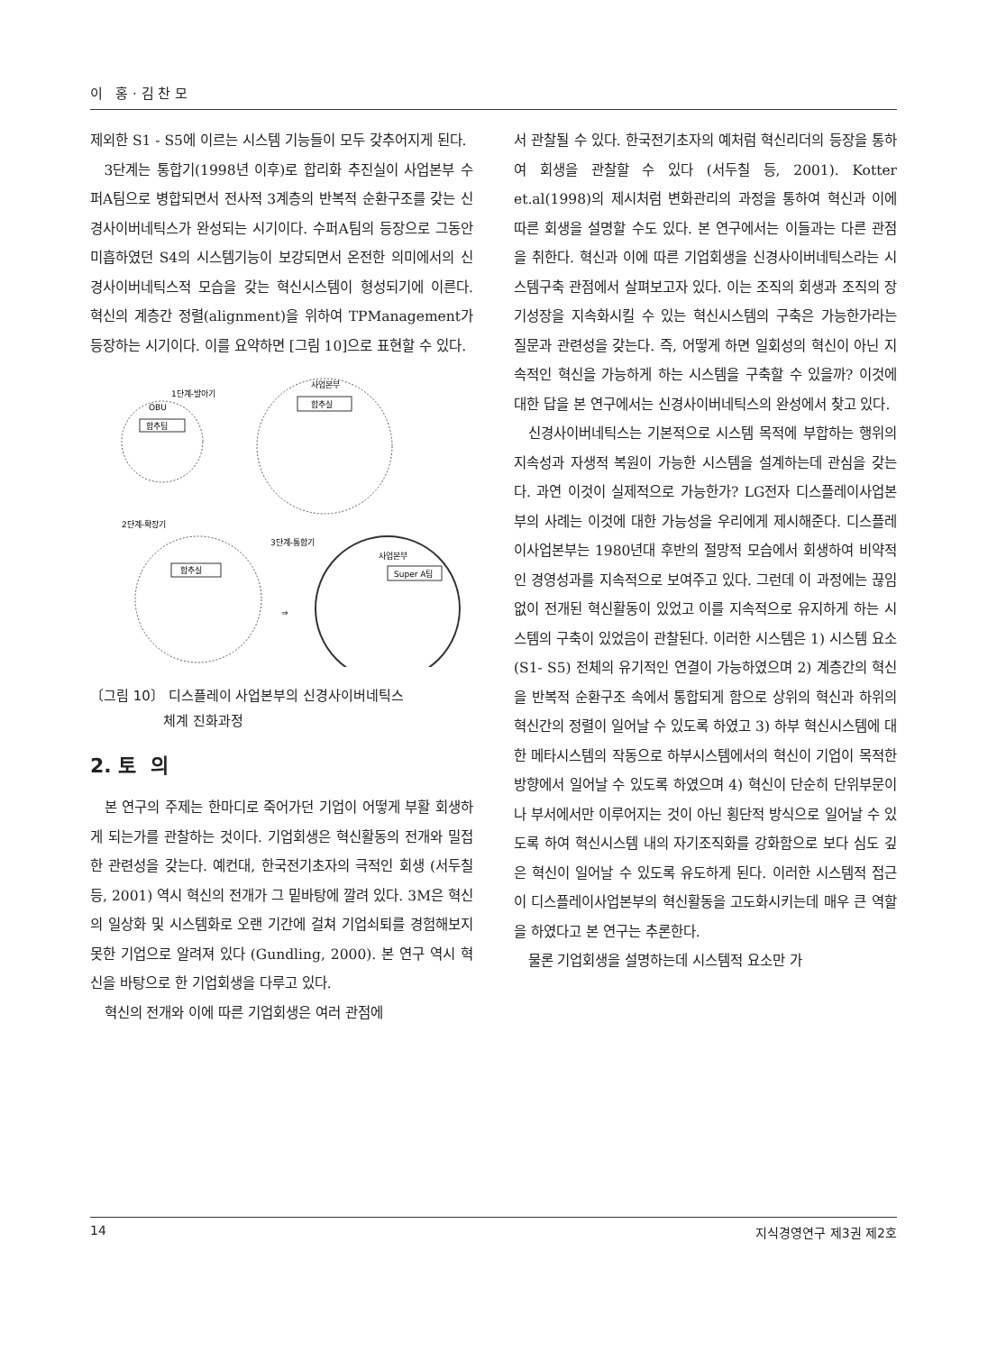이 홍 · 김 찬 모
제외한 S1 - S5에 이르는 시스템 기능들이 모두 갖추어지게 된다.
3단계는 통합기(1998년 이후)로 합리화 추진실이 사업본부 수퍼A팀으로 병합되면서 전사적 3계층의 반복적 순환구조를 갖는 신경사이버네틱스가 완성되는 시기이다. 수퍼A팀의 등장으로 그동안 미흡하였던 S4의 시스템기능이 보강되면서 온전한 의미에서의 신경사이버네틱스적 모습을 갖는 혁신시스템이 형성되기에 이른다. 혁신의 계층간 정렬(alignment)을 위하여 TPManagement가 등장하는 시기이다. 이를 요약하면 [그림 10]으로 표현할 수 있다.
1단계-발아기
OBU
합추팀
사업본부
합추실
2단계-확장기
3단계-통합기
합추실
사업본부
Super A팀
⇒
〔그림 10〕 디스플레이 사업본부의 신경사이버네틱스
체계 진화과정
2. 토 의
본 연구의 주제는 한마디로 죽어가던 기업이 어떻게 부활 회생하게 되는가를 관찰하는 것이다. 기업회생은 혁신활동의 전개와 밀접한 관련성을 갖는다. 예컨대, 한국전기초자의 극적인 회생 (서두칠 등, 2001) 역시 혁신의 전개가 그 밑바탕에 깔려 있다. 3M은 혁신의 일상화 및 시스템화로 오랜 기간에 걸쳐 기업쇠퇴를 경험해보지 못한 기업으로 알려져 있다 (Gundling, 2000). 본 연구 역시 혁신을 바탕으로 한 기업회생을 다루고 있다.
혁신의 전개와 이에 따른 기업회생은 여러 관점에
서 관찰될 수 있다. 한국전기초자의 예처럼 혁신리더의 등장을 통하여 회생을 관찰할 수 있다 (서두칠 등, 2001). Kotter et.al(1998)의 제시처럼 변화관리의 과정을 통하여 혁신과 이에 따른 회생을 설명할 수도 있다. 본 연구에서는 이들과는 다른 관점을 취한다. 혁신과 이에 따른 기업회생을 신경사이버네틱스라는 시스템구축 관점에서 살펴보고자 있다. 이는 조직의 회생과 조직의 장기성장을 지속화시킬 수 있는 혁신시스템의 구축은 가능한가라는 질문과 관련성을 갖는다. 즉, 어떻게 하면 일회성의 혁신이 아닌 지속적인 혁신을 가능하게 하는 시스템을 구축할 수 있을까? 이것에 대한 답을 본 연구에서는 신경사이버네틱스의 완성에서 찾고 있다.
신경사이버네틱스는 기본적으로 시스템 목적에 부합하는 행위의 지속성과 자생적 복원이 가능한 시스템을 설계하는데 관심을 갖는다. 과연 이것이 실제적으로 가능한가? LG전자 디스플레이사업본부의 사례는 이것에 대한 가능성을 우리에게 제시해준다. 디스플레이사업본부는 1980년대 후반의 절망적 모습에서 회생하여 비약적인 경영성과를 지속적으로 보여주고 있다. 그런데 이 과정에는 끊임없이 전개된 혁신활동이 있었고 이를 지속적으로 유지하게 하는 시스템의 구축이 있었음이 관찰된다. 이러한 시스템은 1) 시스템 요소 (S1- S5) 전체의 유기적인 연결이 가능하였으며 2) 계층간의 혁신을 반복적 순환구조 속에서 통합되게 함으로 상위의 혁신과 하위의 혁신간의 정렬이 일어날 수 있도록 하였고 3) 하부 혁신시스템에 대한 메타시스템의 작동으로 하부시스템에서의 혁신이 기업이 목적한 방향에서 일어날 수 있도록 하였으며 4) 혁신이 단순히 단위부문이나 부서에서만 이루어지는 것이 아닌 횡단적 방식으로 일어날 수 있도록 하여 혁신시스템 내의 자기조직화를 강화함으로 보다 심도 깊은 혁신이 일어날 수 있도록 유도하게 된다. 이러한 시스템적 접근이 디스플레이사업본부의 혁신활동을 고도화시키는데 매우 큰 역할을 하였다고 본 연구는 추론한다.
물론 기업회생을 설명하는데 시스템적 요소만 가
14 지식경영연구 제3권 제2호